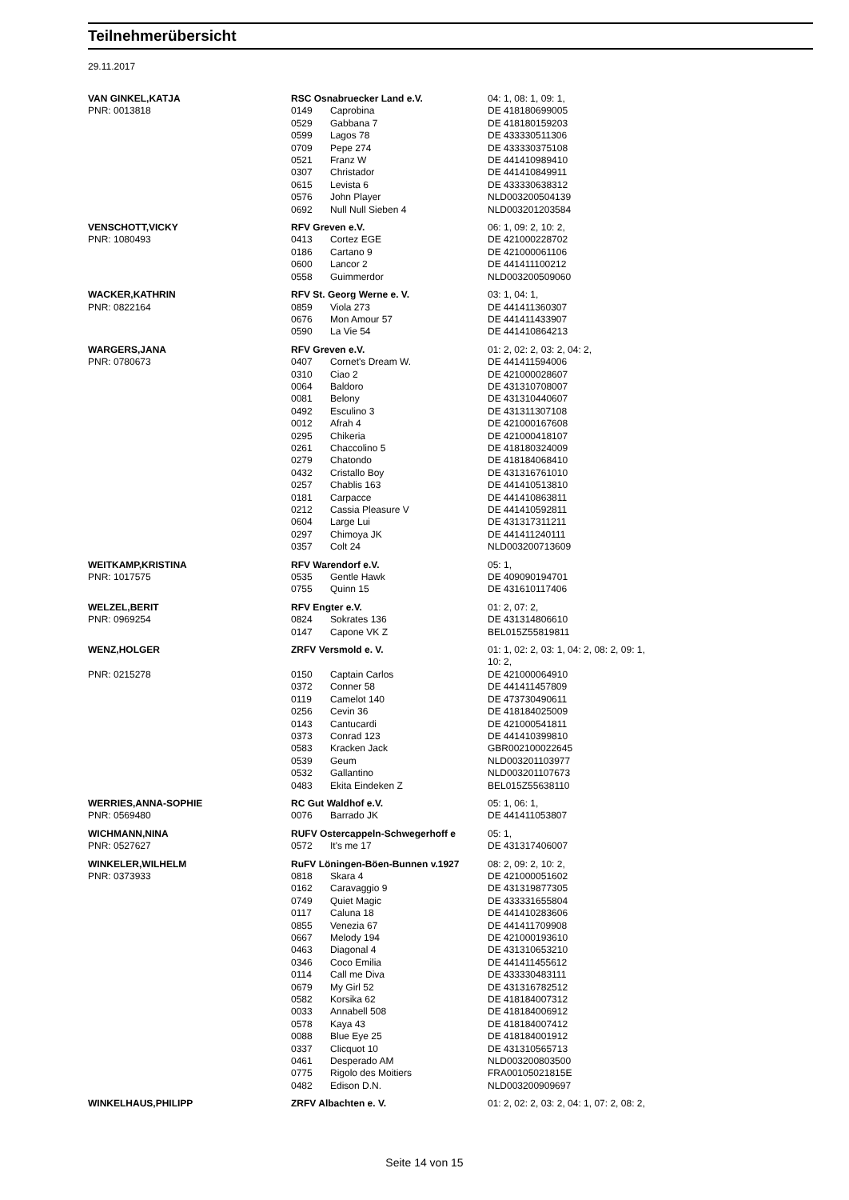Teilnehmerübersicht
29.11.2017
| VAN GINKEL,KATJA | RSC Osnabruecker Land e.V. | | 04: 1, 08: 1, 09: 1, |
| PNR: 0013818 | 0149 | Caprobina | DE 418180699005 |
| | 0529 | Gabbana 7 | DE 418180159203 |
| | 0599 | Lagos 78 | DE 433330511306 |
| | 0709 | Pepe 274 | DE 433330375108 |
| | 0521 | Franz W | DE 441410989410 |
| | 0307 | Christador | DE 441410849911 |
| | 0615 | Levista 6 | DE 433330638312 |
| | 0576 | John Player | NLD003200504139 |
| | 0692 | Null Null Sieben 4 | NLD003201203584 |
| VENSCHOTT,VICKY | RFV Greven e.V. | | 06: 1, 09: 2, 10: 2, |
| PNR: 1080493 | 0413 | Cortez EGE | DE 421000228702 |
| | 0186 | Cartano 9 | DE 421000061106 |
| | 0600 | Lancor 2 | DE 441411100212 |
| | 0558 | Guimmerdor | NLD003200509060 |
| WACKER,KATHRIN | RFV St. Georg Werne e. V. | | 03: 1, 04: 1, |
| PNR: 0822164 | 0859 | Viola 273 | DE 441411360307 |
| | 0676 | Mon Amour 57 | DE 441411433907 |
| | 0590 | La Vie 54 | DE 441410864213 |
| WARGERS,JANA | RFV Greven e.V. | | 01: 2, 02: 2, 03: 2, 04: 2, |
| PNR: 0780673 | 0407 | Cornet's Dream W. | DE 441411594006 |
| | 0310 | Ciao 2 | DE 421000028607 |
| | 0064 | Baldoro | DE 431310708007 |
| | 0081 | Belony | DE 431310440607 |
| | 0492 | Esculino 3 | DE 431311307108 |
| | 0012 | Afrah 4 | DE 421000167608 |
| | 0295 | Chikeria | DE 421000418107 |
| | 0261 | Chaccolino 5 | DE 418180324009 |
| | 0279 | Chatondo | DE 418184068410 |
| | 0432 | Cristallo Boy | DE 431316761010 |
| | 0257 | Chablis 163 | DE 441410513810 |
| | 0181 | Carpacce | DE 441410863811 |
| | 0212 | Cassia Pleasure V | DE 441410592811 |
| | 0604 | Large Lui | DE 431317311211 |
| | 0297 | Chimoya JK | DE 441411240111 |
| | 0357 | Colt 24 | NLD003200713609 |
| WEITKAMP,KRISTINA | RFV Warendorf e.V. | | 05: 1, |
| PNR: 1017575 | 0535 | Gentle Hawk | DE 409090194701 |
| | 0755 | Quinn 15 | DE 431610117406 |
| WELZEL,BERIT | RFV Engter e.V. | | 01: 2, 07: 2, |
| PNR: 0969254 | 0824 | Sokrates 136 | DE 431314806610 |
| | 0147 | Capone VK Z | BEL015Z55819811 |
| WENZ,HOLGER | ZRFV Versmold e. V. | | 01: 1, 02: 2, 03: 1, 04: 2, 08: 2, 09: 1, 10: 2, |
| PNR: 0215278 | 0150 | Captain Carlos | DE 421000064910 |
| | 0372 | Conner 58 | DE 441411457809 |
| | 0119 | Camelot 140 | DE 473730490611 |
| | 0256 | Cevin 36 | DE 418184025009 |
| | 0143 | Cantucardi | DE 421000541811 |
| | 0373 | Conrad 123 | DE 441410399810 |
| | 0583 | Kracken Jack | GBR002100022645 |
| | 0539 | Geum | NLD003201103977 |
| | 0532 | Gallantino | NLD003201107673 |
| | 0483 | Ekita Eindeken Z | BEL015Z55638110 |
| WERRIES,ANNA-SOPHIE | RC Gut Waldhof e.V. | | 05: 1, 06: 1, |
| PNR: 0569480 | 0076 | Barrado JK | DE 441411053807 |
| WICHMANN,NINA | RUFV Ostercappeln-Schwegerhoff e | | 05: 1, |
| PNR: 0527627 | 0572 | It's me 17 | DE 431317406007 |
| WINKELER,WILHELM | RuFV Löningen-Böen-Bunnen v.1927 | | 08: 2, 09: 2, 10: 2, |
| PNR: 0373933 | 0818 | Skara 4 | DE 421000051602 |
| | 0162 | Caravaggio 9 | DE 431319877305 |
| | 0749 | Quiet Magic | DE 433331655804 |
| | 0117 | Caluna 18 | DE 441410283606 |
| | 0855 | Venezia 67 | DE 441411709908 |
| | 0667 | Melody 194 | DE 421000193610 |
| | 0463 | Diagonal 4 | DE 431310653210 |
| | 0346 | Coco Emilia | DE 441411455612 |
| | 0114 | Call me Diva | DE 433330483111 |
| | 0679 | My Girl 52 | DE 431316782512 |
| | 0582 | Korsika 62 | DE 418184007312 |
| | 0033 | Annabell 508 | DE 418184006912 |
| | 0578 | Kaya 43 | DE 418184007412 |
| | 0088 | Blue Eye 25 | DE 418184001912 |
| | 0337 | Clicquot 10 | DE 431310565713 |
| | 0461 | Desperado AM | NLD003200803500 |
| | 0775 | Rigolo des Moitiers | FRA00105021815E |
| | 0482 | Edison D.N. | NLD003200909697 |
| WINKELHAUS,PHILIPP | ZRFV Albachten e. V. | | 01: 2, 02: 2, 03: 2, 04: 1, 07: 2, 08: 2, |
Seite 14 von 15